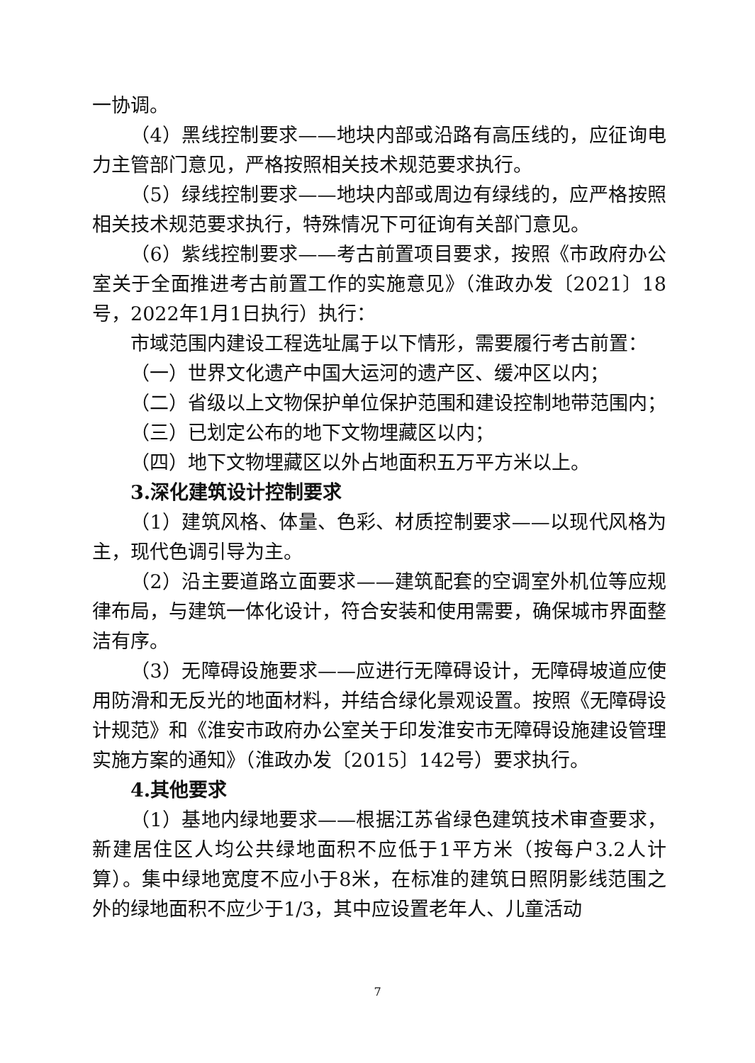一协调。
（4）黑线控制要求——地块内部或沿路有高压线的，应征询电力主管部门意见，严格按照相关技术规范要求执行。
（5）绿线控制要求——地块内部或周边有绿线的，应严格按照相关技术规范要求执行，特殊情况下可征询有关部门意见。
（6）紫线控制要求——考古前置项目要求，按照《市政府办公室关于全面推进考古前置工作的实施意见》（淮政办发〔2021〕18号，2022年1月1日执行）执行：
市域范围内建设工程选址属于以下情形，需要履行考古前置：
（一）世界文化遗产中国大运河的遗产区、缓冲区以内；
（二）省级以上文物保护单位保护范围和建设控制地带范围内；
（三）已划定公布的地下文物埋藏区以内；
（四）地下文物埋藏区以外占地面积五万平方米以上。
3.深化建筑设计控制要求
（1）建筑风格、体量、色彩、材质控制要求——以现代风格为主，现代色调引导为主。
（2）沿主要道路立面要求——建筑配套的空调室外机位等应规律布局，与建筑一体化设计，符合安装和使用需要，确保城市界面整洁有序。
（3）无障碍设施要求——应进行无障碍设计，无障碍坡道应使用防滑和无反光的地面材料，并结合绿化景观设置。按照《无障碍设计规范》和《淮安市政府办公室关于印发淮安市无障碍设施建设管理实施方案的通知》（淮政办发〔2015〕142号）要求执行。
4.其他要求
（1）基地内绿地要求——根据江苏省绿色建筑技术审查要求，新建居住区人均公共绿地面积不应低于1平方米（按每户3.2人计算）。集中绿地宽度不应小于8米，在标准的建筑日照阴影线范围之外的绿地面积不应少于1/3，其中应设置老年人、儿童活动
7